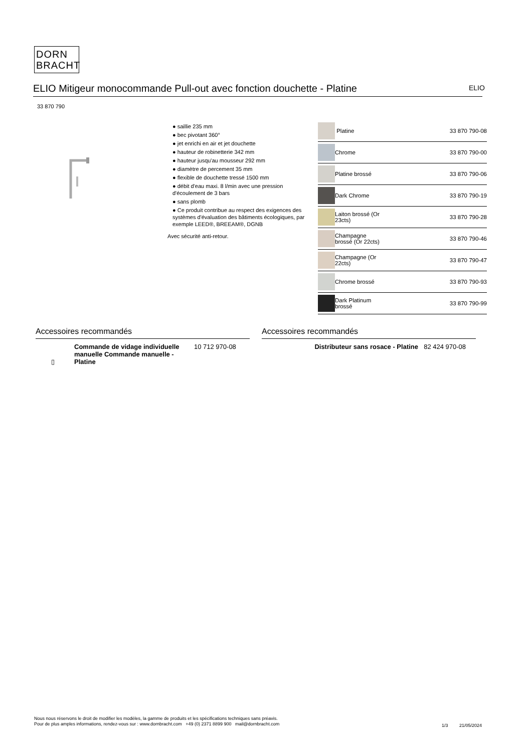DORN
BRACHT
ELIO Mitigeur monocommande Pull-out avec fonction douchette - Platine ELIO
33 870 790
● saillie 235 mm
● bec pivotant 360°
● jet enrichi en air et jet douchette
● hauteur de robinetterie 342 mm
● hauteur jusqu'au mousseur 292 mm
● diamètre de percement 35 mm
● flexible de douchette tressé 1500 mm
● débit d'eau maxi. 8 l/min avec une pression d'écoulement de 3 bars
● sans plomb
● Ce produit contribue au respect des exigences des systèmes d'évaluation des bâtiments écologiques, par exemple LEED®, BREEAM®, DGNB
Avec sécurité anti-retour.
| | Platine | 33 870 790-08 |
| | Chrome | 33 870 790-00 |
| | Platine brossé | 33 870 790-06 |
| | Dark Chrome | 33 870 790-19 |
| | Laiton brossé (Or 23cts) | 33 870 790-28 |
| | Champagne brossé (Or 22cts) | 33 870 790-46 |
| | Champagne (Or 22cts) | 33 870 790-47 |
| | Chrome brossé | 33 870 790-93 |
| | Dark Platinum brossé | 33 870 790-99 |
Accessoires recommandés
| ▯ | Commande de vidage individuelle manuelle Commande manuelle - Platine | 10 712 970-08 |
Accessoires recommandés
| | Distributeur sans rosace - Platine | 82 424 970-08 |
Nous nous réservons le droit de modifier les modèles, la gamme de produits et les spécifications techniques sans préavis.
Pour de plus amples informations, rendez-vous sur : www.dornbracht.com +49 (0) 2371 8899 900 mail@dornbracht.com
1/3 21/05/2024